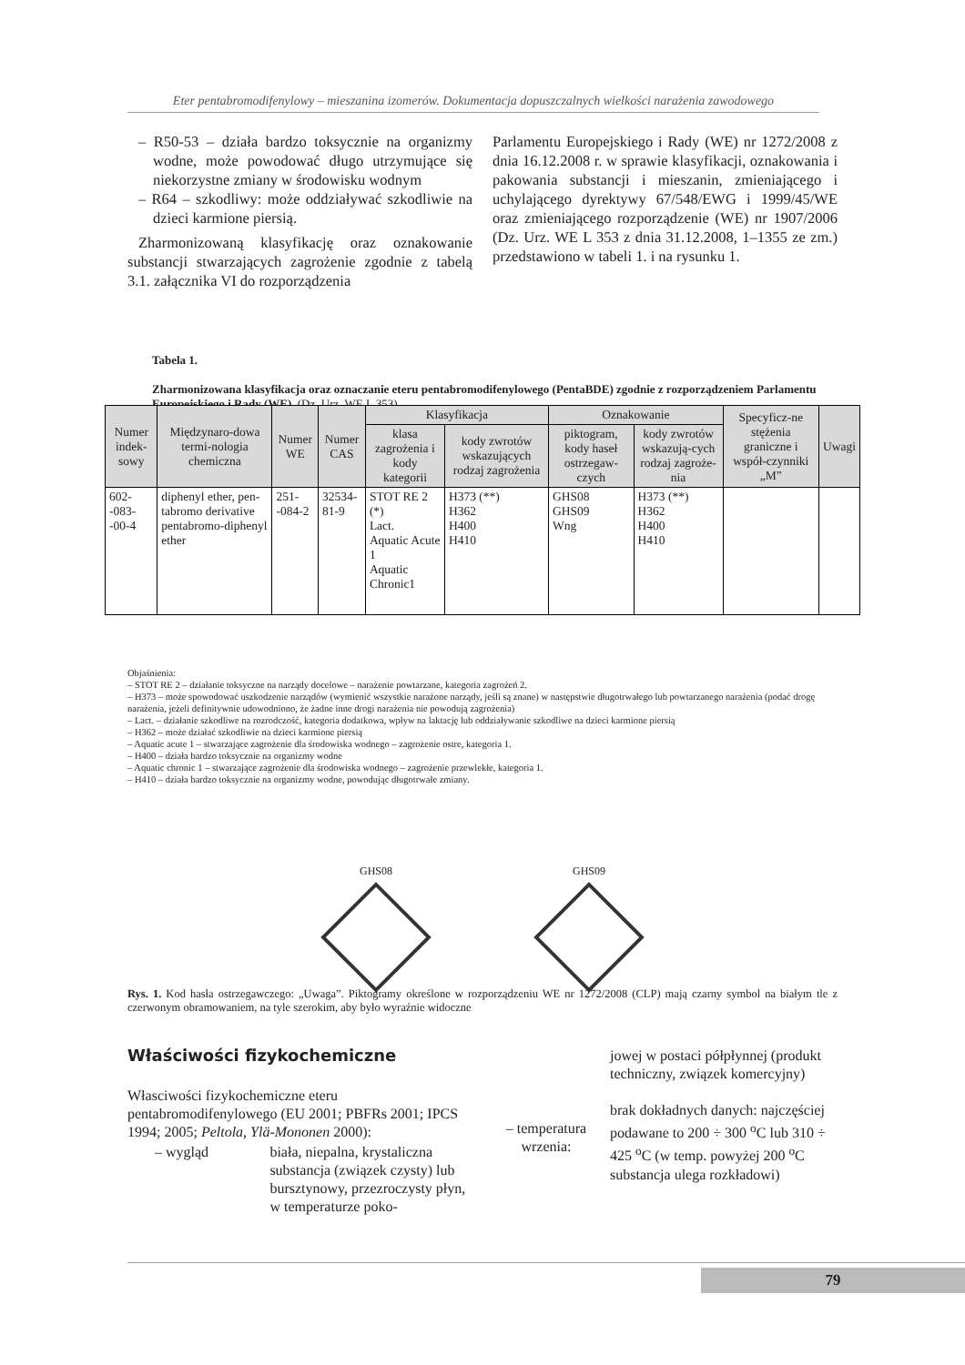Eter pentabromodifenylowy – mieszanina izomerów. Dokumentacja dopuszczalnych wielkości narażenia zawodowego
– R50-53 – działa bardzo toksycznie na organizmy wodne, może powodować długo utrzymujące się niekorzystne zmiany w środowisku wodnym
– R64 – szkodliwy: może oddziaływać szkodliwie na dzieci karmione piersią.
Zharmonizowaną klasyfikację oraz oznakowanie substancji stwarzających zagrożenie zgodnie z tabelą 3.1. załącznika VI do rozporządzenia
Parlamentu Europejskiego i Rady (WE) nr 1272/2008 z dnia 16.12.2008 r. w sprawie klasyfikacji, oznakowania i pakowania substancji i mieszanin, zmieniającego i uchylającego dyrektywy 67/548/EWG i 1999/45/WE oraz zmieniającego rozporządzenie (WE) nr 1907/2006 (Dz. Urz. WE L 353 z dnia 31.12.2008, 1–1355 ze zm.) przedstawiono w tabeli 1. i na rysunku 1.
Tabela 1.
Zharmonizowana klasyfikacja oraz oznaczanie eteru pentabromodifenylowego (PentaBDE) zgodnie z rozporządzeniem Parlamentu Europejskiego i Rady (WE), (Dz. Urz. WE L 353)
| Numer indek-sowy | Międzynaro-dowa termi-nologia chemiczna | Numer WE | Numer CAS | Klasyfikacja | | Oznakowanie | | Specyficz-ne stężenia graniczne i współ-czynniki „M” | Uwagi |
| --- | --- | --- | --- | --- | --- | --- | --- | --- | --- |
| | | | | klasa zagrożenia i kody kategorii | kody zwrotów wskazujących rodzaj zagrożenia | piktogram, kody haseł ostrzegaw-czych | kody zwrotów wskazują-cych rodzaj zagroże-nia | | |
| 602- -083- -00-4 | diphenyl ether, pen-tabromo derivative pentabromo-diphenyl ether | 251- -084-2 | 32534- 81-9 | STOT RE 2 (*) Lact. Aquatic Acute 1 Aquatic Chronic1 | H373 (**) H362 H400 H410 | GHS08 GHS09 Wng | H373 (**) H362 H400 H410 | | |
Objaśnienia:
– STOT RE 2 – działanie toksyczne na narządy docelowe – narażenie powtarzane, kategoria zagrożeń 2.
– H373 – może spowodować uszkodzenie narządów (wymienić wszystkie narażone narządy, jeśli są znane) w następstwie długotrwałego lub powtarzanego narażenia (podać drogę narażenia, jeżeli definitywnie udowodniono, że żadne inne drogi narażenia nie powodują zagrożenia)
– Lact. – działanie szkodliwe na rozrodczość, kategoria dodatkowa, wpływ na laktację lub oddziaływanie szkodliwe na dzieci karmione piersią
– H362 – może działać szkodliwie na dzieci karmione piersią
– Aquatic acute 1 – stwarzające zagrożenie dla środowiska wodnego – zagrożenie ostre, kategoria 1.
– H400 – działa bardzo toksycznie na organizmy wodne
– Aquatic chronic 1 – stwarzające zagrożenie dla środowiska wodnego – zagrożenie przewlekłe, kategoria 1.
– H410 – działa bardzo toksycznie na organizmy wodne, powodując długotrwałe zmiany.
GHS08 GHS09
Rys. 1. Kod hasła ostrzegawczego: „Uwaga”. Piktogramy określone w rozporządzeniu WE nr 1272/2008 (CLP) mają czarny symbol na białym tle z czerwonym obramowaniem, na tyle szerokim, aby było wyraźnie widoczne
Właściwości fizykochemiczne
Własciwości fizykochemiczne eteru pentabromodifenylowego (EU 2001; PBFRs 2001; IPCS 1994; 2005; Peltola, Ylä-Mononen 2000):
– wygląd biała, niepalna, krystaliczna substancja (związek czysty) lub bursztynowy, przezroczysty płyn, w temperaturze poko-
– temperatura wrzenia:
jowej w postaci półpłynnej (produkt techniczny, związek komercyjny)
brak dokładnych danych: najczęściej podawane to 200 ÷ 300 <sup>o</sup>C lub 310 ÷ 425 <sup>o</sup>C (w temp. powyżej 200 <sup>o</sup>C substancja ulega rozkładowi)
79